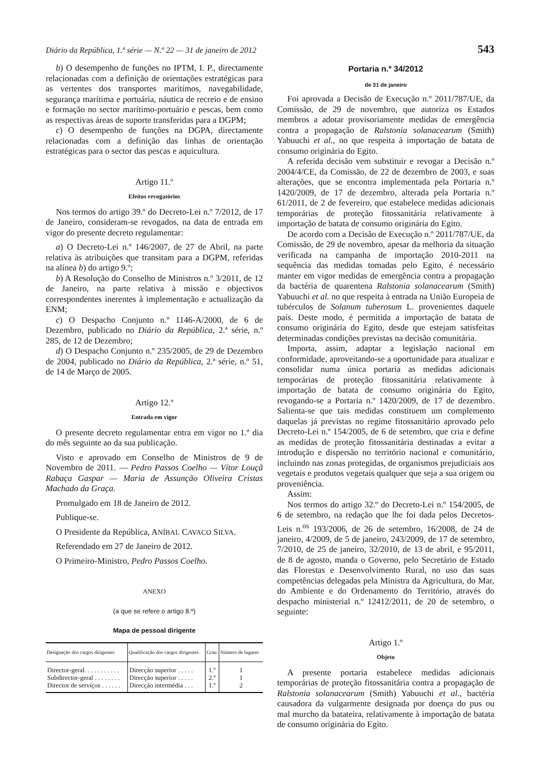Diário da República, 1.ª série — N.º 22 — 31 de janeiro de 2012 543
b) O desempenho de funções no IPTM, I. P., directamente relacionadas com a definição de orientações estratégicas para as vertentes dos transportes marítimos, navegabilidade, segurança marítima e portuária, náutica de recreio e de ensino e formação no sector marítimo-portuário e pescas, bem como as respectivas áreas de suporte transferidas para a DGPM;
c) O desempenho de funções na DGPA, directamente relacionadas com a definição das linhas de orientação estratégicas para o sector das pescas e aquicultura.
Artigo 11.º
Efeitos revogatórios
Nos termos do artigo 39.º do Decreto-Lei n.º 7/2012, de 17 de Janeiro, consideram-se revogados, na data de entrada em vigor do presente decreto regulamentar:
a) O Decreto-Lei n.º 146/2007, de 27 de Abril, na parte relativa às atribuições que transitam para a DGPM, referidas na alínea b) do artigo 9.º;
b) A Resolução do Conselho de Ministros n.º 3/2011, de 12 de Janeiro, na parte relativa à missão e objectivos correspondentes inerentes à implementação e actualização da ENM;
c) O Despacho Conjunto n.º 1146-A/2000, de 6 de Dezembro, publicado no Diário da República, 2.ª série, n.º 285, de 12 de Dezembro;
d) O Despacho Conjunto n.º 235/2005, de 29 de Dezembro de 2004, publicado no Diário da República, 2.ª série, n.º 51, de 14 de Março de 2005.
Artigo 12.º
Entrada em vigor
O presente decreto regulamentar entra em vigor no 1.º dia do mês seguinte ao da sua publicação.
Visto e aprovado em Conselho de Ministros de 9 de Novembro de 2011. — Pedro Passos Coelho — Vítor Louçã Rabaça Gaspar — Maria de Assunção Oliveira Cristas Machado da Graça.
Promulgado em 18 de Janeiro de 2012.
Publique-se.
O Presidente da República, ANÍBAL CAVACO SILVA.
Referendado em 27 de Janeiro de 2012.
O Primeiro-Ministro, Pedro Passos Coelho.
ANEXO
(a que se refere o artigo 8.º)
Mapa de pessoal dirigente
| Designação dos cargos dirigentes | Qualificação dos cargos dirigentes | Grau | Número de lugares |
| --- | --- | --- | --- |
| Director-geral. . . . . . . . . . . | Direcção superior . . . . . | 1.º | 1 |
| Subdirector-geral . . . . . . . . | Direcção superior . . . . . | 2.º | 1 |
| Director de serviços . . . . . . | Direcção intermédia . . . | 1.º | 2 |
Portaria n.º 34/2012
de 31 de janeiro
Foi aprovada a Decisão de Execução n.º 2011/787/UE, da Comissão, de 29 de novembro, que autoriza os Estados membros a adotar provisoriamente medidas de emergência contra a propagação de Ralstonia solanacearum (Smith) Yabuuchi et al., no que respeita à importação de batata de consumo originária do Egito.
A referida decisão vem substituir e revogar a Decisão n.º 2004/4/CE, da Comissão, de 22 de dezembro de 2003, e suas alterações, que se encontra implementada pela Portaria n.º 1420/2009, de 17 de dezembro, alterada pela Portaria n.º 61/2011, de 2 de fevereiro, que estabelece medidas adicionais temporárias de proteção fitossanitária relativamente à importação de batata de consumo originária do Egito.
De acordo com a Decisão de Execução n.º 2011/787/UE, da Comissão, de 29 de novembro, apesar da melhoria da situação verificada na campanha de importação 2010-2011 na sequência das medidas tomadas pelo Egito, é necessário manter em vigor medidas de emergência contra a propagação da bactéria de quarentena Ralstonia solanacearum (Smith) Yabuuchi et al. no que respeita à entrada na União Europeia de tubérculos de Solanum tuberosum L. provenientes daquele país. Deste modo, é permitida a importação de batata de consumo originária do Egito, desde que estejam satisfeitas determinadas condições previstas na decisão comunitária.
Importa, assim, adaptar a legislação nacional em conformidade, aproveitando-se a oportunidade para atualizar e consolidar numa única portaria as medidas adicionais temporárias de proteção fitossanitária relativamente à importação de batata de consumo originária do Egito, revogando-se a Portaria n.º 1420/2009, de 17 de dezembro. Salienta-se que tais medidas constituem um complemento daquelas já previstas no regime fitossanitário aprovado pelo Decreto-Lei n.º 154/2005, de 6 de setembro, que cria e define as medidas de proteção fitossanitária destinadas a evitar a introdução e dispersão no território nacional e comunitário, incluindo nas zonas protegidas, de organismos prejudiciais aos vegetais e produtos vegetais qualquer que seja a sua origem ou proveniência.
Assim:
Nos termos do artigo 32.º do Decreto-Lei n.º 154/2005, de 6 de setembro, na redação que lhe foi dada pelos Decretos-Leis n.<sup>os</sup> 193/2006, de 26 de setembro, 16/2008, de 24 de janeiro, 4/2009, de 5 de janeiro, 243/2009, de 17 de setembro, 7/2010, de 25 de janeiro, 32/2010, de 13 de abril, e 95/2011, de 8 de agosto, manda o Governo, pelo Secretário de Estado das Florestas e Desenvolvimento Rural, no uso das suas competências delegadas pela Ministra da Agricultura, do Mar, do Ambiente e do Ordenamento do Território, através do despacho ministerial n.º 12412/2011, de 20 de setembro, o seguinte:
Artigo 1.º
Objeto
A presente portaria estabelece medidas adicionais temporárias de proteção fitossanitária contra a propagação de Ralstonia solanacearum (Smith) Yabuuchi et al., bactéria causadora da vulgarmente designada por doença do pus ou mal murcho da batateira, relativamente à importação de batata de consumo originária do Egito.